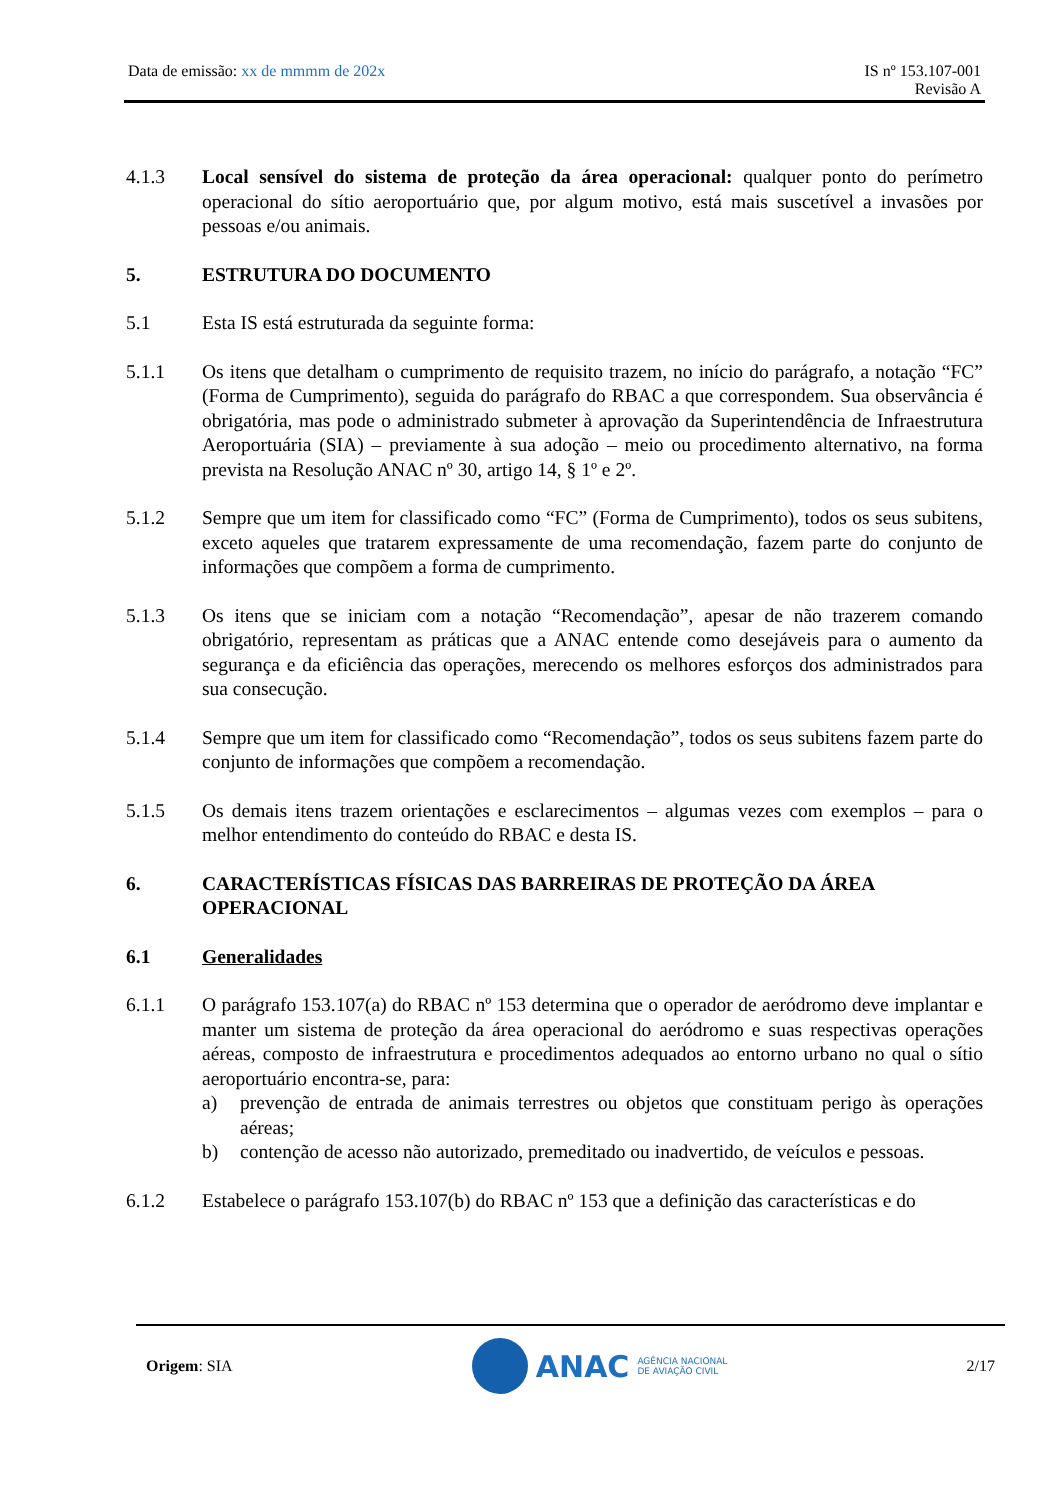Data de emissão: xx de mmmm de 202x
IS nº 153.107-001
Revisão A
4.1.3 Local sensível do sistema de proteção da área operacional: qualquer ponto do perímetro operacional do sítio aeroportuário que, por algum motivo, está mais suscetível a invasões por pessoas e/ou animais.
5. ESTRUTURA DO DOCUMENTO
5.1 Esta IS está estruturada da seguinte forma:
5.1.1 Os itens que detalham o cumprimento de requisito trazem, no início do parágrafo, a notação “FC” (Forma de Cumprimento), seguida do parágrafo do RBAC a que correspondem. Sua observância é obrigatória, mas pode o administrado submeter à aprovação da Superintendência de Infraestrutura Aeroportuária (SIA) – previamente à sua adoção – meio ou procedimento alternativo, na forma prevista na Resolução ANAC nº 30, artigo 14, § 1º e 2º.
5.1.2 Sempre que um item for classificado como “FC” (Forma de Cumprimento), todos os seus subitens, exceto aqueles que tratarem expressamente de uma recomendação, fazem parte do conjunto de informações que compõem a forma de cumprimento.
5.1.3 Os itens que se iniciam com a notação “Recomendação”, apesar de não trazerem comando obrigatório, representam as práticas que a ANAC entende como desejáveis para o aumento da segurança e da eficiência das operações, merecendo os melhores esforços dos administrados para sua consecução.
5.1.4 Sempre que um item for classificado como “Recomendação”, todos os seus subitens fazem parte do conjunto de informações que compõem a recomendação.
5.1.5 Os demais itens trazem orientações e esclarecimentos – algumas vezes com exemplos – para o melhor entendimento do conteúdo do RBAC e desta IS.
6. CARACTERÍSTICAS FÍSICAS DAS BARREIRAS DE PROTEÇÃO DA ÁREA OPERACIONAL
6.1 Generalidades
6.1.1 O parágrafo 153.107(a) do RBAC nº 153 determina que o operador de aeródromo deve implantar e manter um sistema de proteção da área operacional do aeródromo e suas respectivas operações aéreas, composto de infraestrutura e procedimentos adequados ao entorno urbano no qual o sítio aeroportuário encontra-se, para:
a) prevenção de entrada de animais terrestres ou objetos que constituam perigo às operações aéreas;
b) contenção de acesso não autorizado, premeditado ou inadvertido, de veículos e pessoas.
6.1.2 Estabelece o parágrafo 153.107(b) do RBAC nº 153 que a definição das características e do
Origem: SIA
ANAC AGÊNCIA NACIONAL
DE AVIAÇÃO CIVIL
2/17